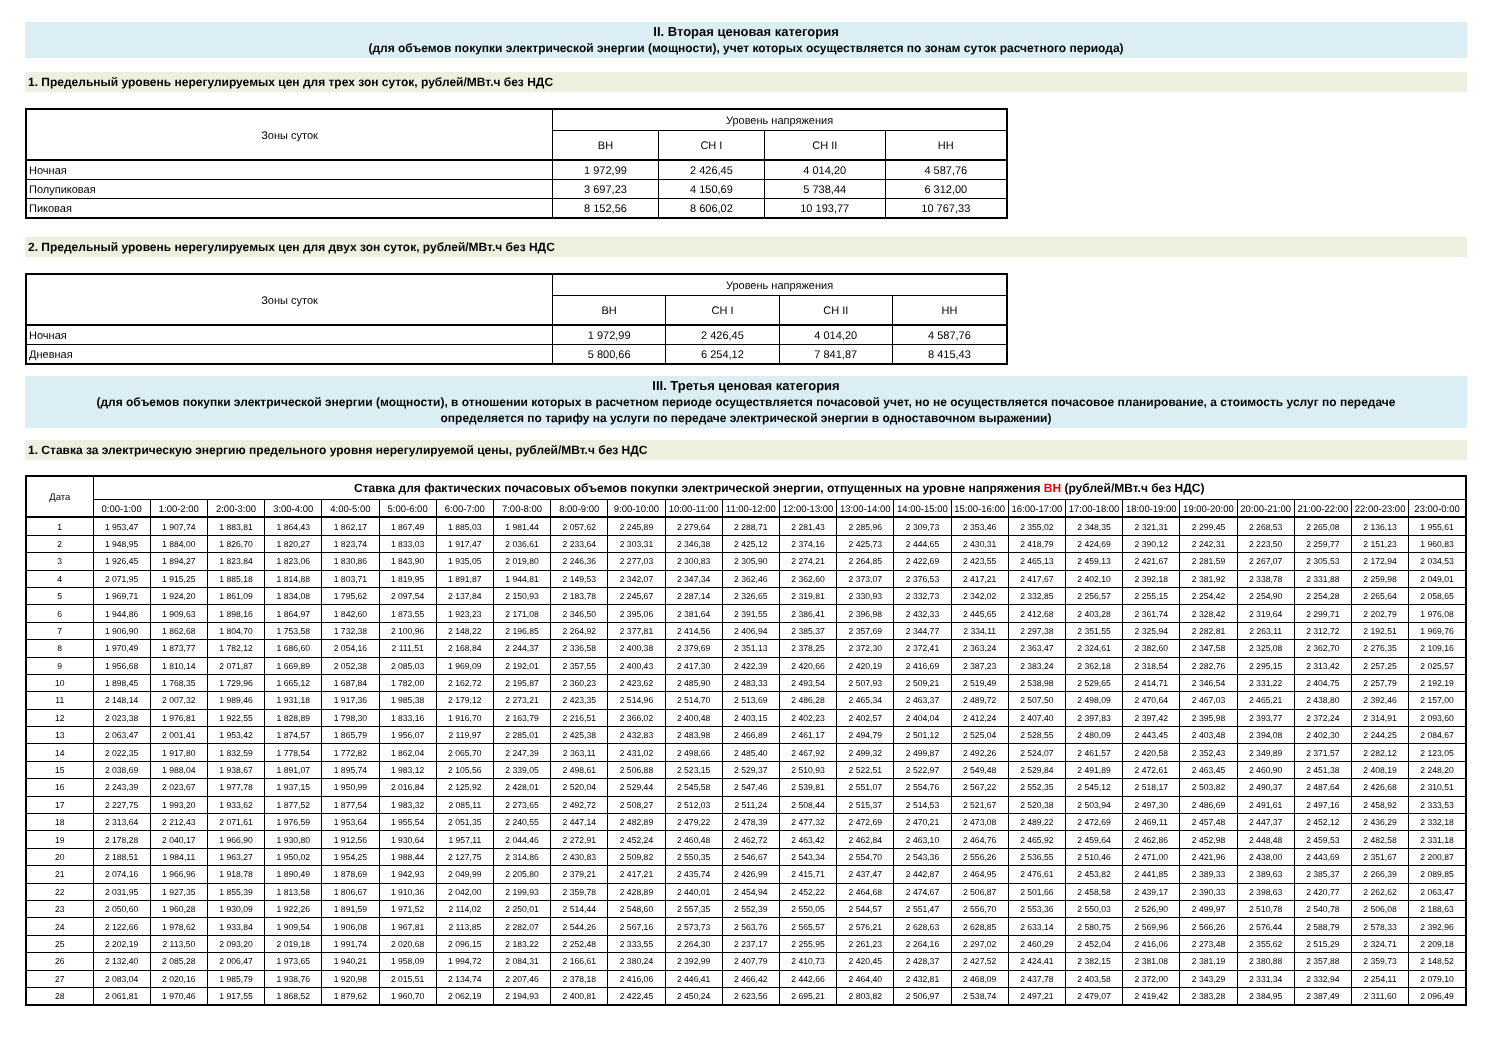II. Вторая ценовая категория
(для объемов покупки электрической энергии (мощности), учет которых осуществляется по зонам суток расчетного периода)
1. Предельный уровень нерегулируемых цен для трех зон суток, рублей/МВт.ч без НДС
| Зоны суток | Уровень напряжения | | | |
| --- | --- | --- | --- | --- |
| | ВН | СН I | СН II | НН |
| Ночная | 1 972,99 | 2 426,45 | 4 014,20 | 4 587,76 |
| Полупиковая | 3 697,23 | 4 150,69 | 5 738,44 | 6 312,00 |
| Пиковая | 8 152,56 | 8 606,02 | 10 193,77 | 10 767,33 |
2. Предельный уровень нерегулируемых цен для двух зон суток, рублей/МВт.ч без НДС
| Зоны суток | Уровень напряжения | | | |
| --- | --- | --- | --- | --- |
| | ВН | СН I | СН II | НН |
| Ночная | 1 972,99 | 2 426,45 | 4 014,20 | 4 587,76 |
| Дневная | 5 800,66 | 6 254,12 | 7 841,87 | 8 415,43 |
III. Третья ценовая категория
(для объемов покупки электрической энергии (мощности), в отношении которых в расчетном периоде осуществляется почасовой учет, но не осуществляется почасовое планирование, а стоимость услуг по передаче
определяется по тарифу на услуги по передаче электрической энергии в одноставочном выражении)
1. Ставка за электрическую энергию предельного уровня нерегулируемой цены, рублей/МВт.ч без НДС
| Дата | Ставка для фактических почасовых объемов покупки электрической энергии, отпущенных на уровне напряжения ВН (рублей/МВт.ч без НДС) | | | | | | | | | | | | | | | | | | | | | | | |
| --- | --- | --- | --- | --- | --- | --- | --- | --- | --- | --- | --- | --- | --- | --- | --- | --- | --- | --- | --- | --- | --- | --- | --- | --- |
| | 0:00-1:00 | 1:00-2:00 | 2:00-3:00 | 3:00-4:00 | 4:00-5:00 | 5:00-6:00 | 6:00-7:00 | 7:00-8:00 | 8:00-9:00 | 9:00-10:00 | 10:00-11:00 | 11:00-12:00 | 12:00-13:00 | 13:00-14:00 | 14:00-15:00 | 15:00-16:00 | 16:00-17:00 | 17:00-18:00 | 18:00-19:00 | 19:00-20:00 | 20:00-21:00 | 21:00-22:00 | 22:00-23:00 | 23:00-0:00 |
| 1 | 1 953,47 | 1 907,74 | 1 883,81 | 1 864,43 | 1 862,17 | 1 867,49 | 1 885,03 | 1 981,44 | 2 057,62 | 2 245,89 | 2 279,64 | 2 288,71 | 2 281,43 | 2 285,96 | 2 309,73 | 2 353,46 | 2 355,02 | 2 348,35 | 2 321,31 | 2 299,45 | 2 268,53 | 2 265,08 | 2 136,13 | 1 955,61 |
| 2 | 1 948,95 | 1 884,00 | 1 826,70 | 1 820,27 | 1 823,74 | 1 833,03 | 1 917,47 | 2 036,61 | 2 233,64 | 2 303,31 | 2 346,38 | 2 425,12 | 2 374,16 | 2 425,73 | 2 444,65 | 2 430,31 | 2 418,79 | 2 424,69 | 2 390,12 | 2 242,31 | 2 223,50 | 2 259,77 | 2 151,23 | 1 960,83 |
| 3 | 1 926,45 | 1 894,27 | 1 823,84 | 1 823,06 | 1 830,86 | 1 843,90 | 1 935,05 | 2 019,80 | 2 246,36 | 2 277,03 | 2 300,83 | 2 305,90 | 2 274,21 | 2 264,85 | 2 422,69 | 2 423,55 | 2 465,13 | 2 459,13 | 2 421,67 | 2 281,59 | 2 267,07 | 2 305,53 | 2 172,94 | 2 034,53 |
| 4 | 2 071,95 | 1 915,25 | 1 885,18 | 1 814,88 | 1 803,71 | 1 819,95 | 1 891,87 | 1 944,81 | 2 149,53 | 2 342,07 | 2 347,34 | 2 362,46 | 2 362,60 | 2 373,07 | 2 376,53 | 2 417,21 | 2 417,67 | 2 402,10 | 2 392,18 | 2 381,92 | 2 338,78 | 2 331,88 | 2 259,98 | 2 049,01 |
| 5 | 1 969,71 | 1 924,20 | 1 861,09 | 1 834,08 | 1 795,62 | 2 097,54 | 2 137,84 | 2 150,93 | 2 183,78 | 2 245,67 | 2 287,14 | 2 326,65 | 2 319,81 | 2 330,93 | 2 332,73 | 2 342,02 | 2 332,85 | 2 256,57 | 2 255,15 | 2 254,42 | 2 254,90 | 2 254,28 | 2 265,64 | 2 058,65 |
| 6 | 1 944,86 | 1 909,63 | 1 898,16 | 1 864,97 | 1 842,60 | 1 873,55 | 1 923,23 | 2 171,08 | 2 346,50 | 2 395,06 | 2 381,64 | 2 391,55 | 2 386,41 | 2 396,98 | 2 432,33 | 2 445,65 | 2 412,68 | 2 403,28 | 2 361,74 | 2 328,42 | 2 319,64 | 2 299,71 | 2 202,79 | 1 976,08 |
| 7 | 1 906,90 | 1 862,68 | 1 804,70 | 1 753,58 | 1 732,38 | 2 100,96 | 2 148,22 | 2 196,85 | 2 264,92 | 2 377,81 | 2 414,56 | 2 406,94 | 2 385,37 | 2 357,69 | 2 344,77 | 2 334,11 | 2 297,38 | 2 351,55 | 2 325,94 | 2 282,81 | 2 263,11 | 2 312,72 | 2 192,51 | 1 969,76 |
| 8 | 1 970,49 | 1 873,77 | 1 782,12 | 1 686,60 | 2 054,16 | 2 111,51 | 2 168,84 | 2 244,37 | 2 336,58 | 2 400,38 | 2 379,69 | 2 351,13 | 2 378,25 | 2 372,30 | 2 372,41 | 2 363,24 | 2 363,47 | 2 324,61 | 2 382,60 | 2 347,58 | 2 325,08 | 2 362,70 | 2 276,35 | 2 109,16 |
| 9 | 1 956,68 | 1 810,14 | 2 071,87 | 1 669,89 | 2 052,38 | 2 085,03 | 1 969,09 | 2 192,01 | 2 357,55 | 2 400,43 | 2 417,30 | 2 422,39 | 2 420,66 | 2 420,19 | 2 416,69 | 2 387,23 | 2 383,24 | 2 362,18 | 2 318,54 | 2 282,76 | 2 295,15 | 2 313,42 | 2 257,25 | 2 025,57 |
| 10 | 1 898,45 | 1 768,35 | 1 729,96 | 1 665,12 | 1 687,84 | 1 782,00 | 2 162,72 | 2 195,87 | 2 360,23 | 2 423,62 | 2 485,90 | 2 483,33 | 2 493,54 | 2 507,93 | 2 509,21 | 2 519,49 | 2 538,98 | 2 529,65 | 2 414,71 | 2 346,54 | 2 331,22 | 2 404,75 | 2 257,79 | 2 192,19 |
| 11 | 2 148,14 | 2 007,32 | 1 989,46 | 1 931,18 | 1 917,36 | 1 985,38 | 2 179,12 | 2 273,21 | 2 423,35 | 2 514,96 | 2 514,70 | 2 513,69 | 2 486,28 | 2 465,34 | 2 463,37 | 2 489,72 | 2 507,50 | 2 498,09 | 2 470,64 | 2 467,03 | 2 465,21 | 2 438,80 | 2 392,46 | 2 157,00 |
| 12 | 2 023,38 | 1 976,81 | 1 922,55 | 1 828,89 | 1 798,30 | 1 833,16 | 1 916,70 | 2 163,79 | 2 216,51 | 2 366,02 | 2 400,48 | 2 403,15 | 2 402,23 | 2 402,57 | 2 404,04 | 2 412,24 | 2 407,40 | 2 397,83 | 2 397,42 | 2 395,98 | 2 393,77 | 2 372,24 | 2 314,91 | 2 093,60 |
| 13 | 2 063,47 | 2 001,41 | 1 953,42 | 1 874,57 | 1 865,79 | 1 956,07 | 2 119,97 | 2 285,01 | 2 425,38 | 2 432,83 | 2 483,98 | 2 466,89 | 2 461,17 | 2 494,79 | 2 501,12 | 2 525,04 | 2 528,55 | 2 480,09 | 2 443,45 | 2 403,48 | 2 394,08 | 2 402,30 | 2 244,25 | 2 084,67 |
| 14 | 2 022,35 | 1 917,80 | 1 832,59 | 1 778,54 | 1 772,82 | 1 862,04 | 2 065,70 | 2 247,39 | 2 363,11 | 2 431,02 | 2 498,66 | 2 485,40 | 2 467,92 | 2 499,32 | 2 499,87 | 2 492,26 | 2 524,07 | 2 461,57 | 2 420,58 | 2 352,43 | 2 349,89 | 2 371,57 | 2 282,12 | 2 123,05 |
| 15 | 2 038,69 | 1 988,04 | 1 938,67 | 1 891,07 | 1 895,74 | 1 983,12 | 2 105,56 | 2 339,05 | 2 498,61 | 2 506,88 | 2 523,15 | 2 529,37 | 2 510,93 | 2 522,51 | 2 522,97 | 2 549,48 | 2 529,84 | 2 491,89 | 2 472,61 | 2 463,45 | 2 460,90 | 2 451,38 | 2 408,19 | 2 248,20 |
| 16 | 2 243,39 | 2 023,67 | 1 977,78 | 1 937,15 | 1 950,99 | 2 016,84 | 2 125,92 | 2 428,01 | 2 520,04 | 2 529,44 | 2 545,58 | 2 547,46 | 2 539,81 | 2 551,07 | 2 554,76 | 2 567,22 | 2 552,35 | 2 545,12 | 2 518,17 | 2 503,82 | 2 490,37 | 2 487,64 | 2 426,68 | 2 310,51 |
| 17 | 2 227,75 | 1 993,20 | 1 933,62 | 1 877,52 | 1 877,54 | 1 983,32 | 2 085,11 | 2 273,65 | 2 492,72 | 2 508,27 | 2 512,03 | 2 511,24 | 2 508,44 | 2 515,37 | 2 514,53 | 2 521,67 | 2 520,38 | 2 503,94 | 2 497,30 | 2 486,69 | 2 491,61 | 2 497,16 | 2 458,92 | 2 333,53 |
| 18 | 2 313,64 | 2 212,43 | 2 071,61 | 1 976,59 | 1 953,64 | 1 955,54 | 2 051,35 | 2 240,55 | 2 447,14 | 2 482,89 | 2 479,22 | 2 478,39 | 2 477,32 | 2 472,69 | 2 470,21 | 2 473,08 | 2 489,22 | 2 472,69 | 2 469,11 | 2 457,48 | 2 447,37 | 2 452,12 | 2 436,29 | 2 332,18 |
| 19 | 2 178,28 | 2 040,17 | 1 966,90 | 1 930,80 | 1 912,56 | 1 930,64 | 1 957,11 | 2 044,46 | 2 272,91 | 2 452,24 | 2 460,48 | 2 462,72 | 2 463,42 | 2 462,84 | 2 463,10 | 2 464,76 | 2 465,92 | 2 459,64 | 2 462,86 | 2 452,98 | 2 448,48 | 2 459,53 | 2 482,58 | 2 331,18 |
| 20 | 2 188,51 | 1 984,11 | 1 963,27 | 1 950,02 | 1 954,25 | 1 988,44 | 2 127,75 | 2 314,86 | 2 430,83 | 2 509,82 | 2 550,35 | 2 546,67 | 2 543,34 | 2 554,70 | 2 543,36 | 2 556,26 | 2 536,55 | 2 510,46 | 2 471,00 | 2 421,96 | 2 438,00 | 2 443,69 | 2 351,67 | 2 200,87 |
| 21 | 2 074,16 | 1 966,96 | 1 918,78 | 1 890,49 | 1 878,69 | 1 942,93 | 2 049,99 | 2 205,80 | 2 379,21 | 2 417,21 | 2 435,74 | 2 426,99 | 2 415,71 | 2 437,47 | 2 442,87 | 2 464,95 | 2 476,61 | 2 453,82 | 2 441,85 | 2 389,33 | 2 389,63 | 2 385,37 | 2 266,39 | 2 089,85 |
| 22 | 2 031,95 | 1 927,35 | 1 855,39 | 1 813,58 | 1 806,67 | 1 910,36 | 2 042,00 | 2 199,93 | 2 359,78 | 2 428,89 | 2 440,01 | 2 454,94 | 2 452,22 | 2 464,68 | 2 474,67 | 2 506,87 | 2 501,66 | 2 458,58 | 2 439,17 | 2 390,33 | 2 398,63 | 2 420,77 | 2 262,62 | 2 063,47 |
| 23 | 2 050,60 | 1 960,28 | 1 930,09 | 1 922,26 | 1 891,59 | 1 971,52 | 2 114,02 | 2 250,01 | 2 514,44 | 2 548,60 | 2 557,35 | 2 552,39 | 2 550,05 | 2 544,57 | 2 551,47 | 2 556,70 | 2 553,36 | 2 550,03 | 2 526,90 | 2 499,97 | 2 510,78 | 2 540,78 | 2 506,08 | 2 188,63 |
| 24 | 2 122,66 | 1 978,62 | 1 933,84 | 1 909,54 | 1 906,08 | 1 967,81 | 2 113,85 | 2 282,07 | 2 544,26 | 2 567,16 | 2 573,73 | 2 563,76 | 2 565,57 | 2 576,21 | 2 628,63 | 2 628,85 | 2 633,14 | 2 580,75 | 2 569,96 | 2 566,26 | 2 576,44 | 2 588,79 | 2 578,33 | 2 392,96 |
| 25 | 2 202,19 | 2 113,50 | 2 093,20 | 2 019,18 | 1 991,74 | 2 020,68 | 2 096,15 | 2 183,22 | 2 252,48 | 2 333,55 | 2 264,30 | 2 237,17 | 2 255,95 | 2 261,23 | 2 264,16 | 2 297,02 | 2 460,29 | 2 452,04 | 2 416,06 | 2 273,48 | 2 355,62 | 2 515,29 | 2 324,71 | 2 209,18 |
| 26 | 2 132,40 | 2 085,28 | 2 006,47 | 1 973,65 | 1 940,21 | 1 958,09 | 1 994,72 | 2 084,31 | 2 166,61 | 2 380,24 | 2 392,99 | 2 407,79 | 2 410,73 | 2 420,45 | 2 428,37 | 2 427,52 | 2 424,41 | 2 382,15 | 2 381,08 | 2 381,19 | 2 380,88 | 2 357,88 | 2 359,73 | 2 148,52 |
| 27 | 2 083,04 | 2 020,16 | 1 985,79 | 1 938,76 | 1 920,98 | 2 015,51 | 2 134,74 | 2 207,46 | 2 378,18 | 2 416,06 | 2 446,41 | 2 466,42 | 2 442,66 | 2 464,40 | 2 432,81 | 2 468,09 | 2 437,78 | 2 403,58 | 2 372,00 | 2 343,29 | 2 331,34 | 2 332,94 | 2 254,11 | 2 079,10 |
| 28 | 2 061,81 | 1 970,46 | 1 917,55 | 1 868,52 | 1 879,62 | 1 960,70 | 2 062,19 | 2 194,93 | 2 400,81 | 2 422,45 | 2 450,24 | 2 623,56 | 2 695,21 | 2 803,82 | 2 506,97 | 2 538,74 | 2 497,21 | 2 479,07 | 2 419,42 | 2 383,28 | 2 384,95 | 2 387,49 | 2 311,60 | 2 096,49 |